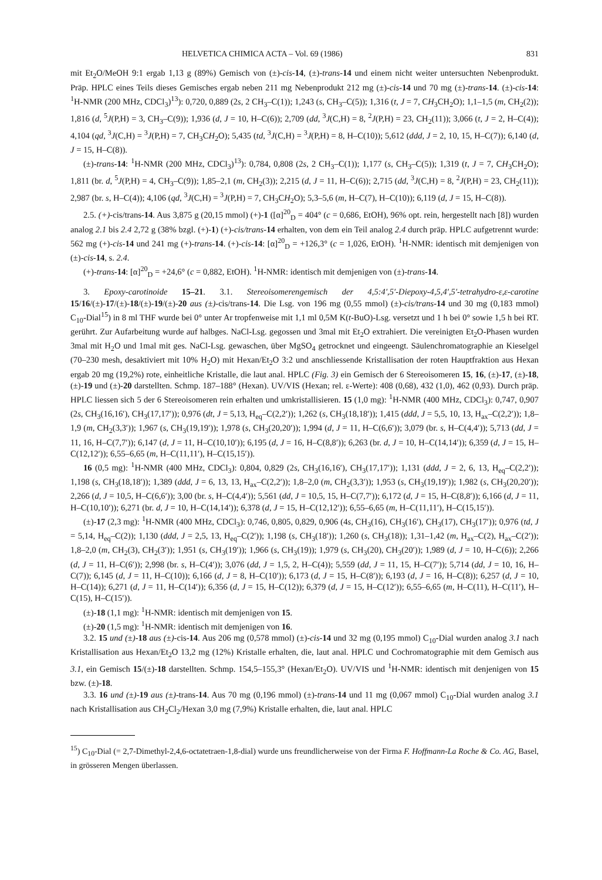HELVETICA CHIMICA ACTA – Vol. 69 (1986) 831
mit Et<sub>2</sub>O/MeOH 9:1 ergab 1,13 g (89%) Gemisch von (±)-cis-14, (±)-trans-14 und einem nicht weiter untersuchten Nebenprodukt. Präp. HPLC eines Teils dieses Gemisches ergab neben 211 mg Nebenprodukt 212 mg (±)-cis-14 und 70 mg (±)-trans-14. (±)-cis-14: <sup>1</sup>H-NMR (200 MHz, CDCl<sub>3</sub>)<sup>13</sup>): 0,720, 0,889 (2s, 2 CH<sub>3</sub>–C(1)); 1,243 (s, CH<sub>3</sub>–C(5)); 1,316 (t, J = 7, CH<sub>3</sub>CH<sub>2</sub>O); 1,1–1,5 (m, CH<sub>2</sub>(2)); 1,816 (d, <sup>5</sup>J(P,H) = 3, CH<sub>3</sub>–C(9)); 1,936 (d, J = 10, H–C(6)); 2,709 (dd, <sup>3</sup>J(C,H) = 8, <sup>2</sup>J(P,H) = 23, CH<sub>2</sub>(11)); 3,066 (t, J = 2, H–C(4)); 4,104 (qd, <sup>3</sup>J(C,H) = <sup>3</sup>J(P,H) = 7, CH<sub>3</sub>CH<sub>2</sub>O); 5,435 (td, <sup>3</sup>J(C,H) = <sup>3</sup>J(P,H) = 8, H–C(10)); 5,612 (ddd, J = 2, 10, 15, H–C(7)); 6,140 (d, J = 15, H–C(8)).
(±)-trans-14: <sup>1</sup>H-NMR (200 MHz, CDCl<sub>3</sub>)<sup>13</sup>): 0,784, 0,808 (2s, 2 CH<sub>3</sub>–C(1)); 1,177 (s, CH<sub>3</sub>–C(5)); 1,319 (t, J = 7, CH<sub>3</sub>CH<sub>2</sub>O); 1,811 (br. d, <sup>5</sup>J(P,H) = 4, CH<sub>3</sub>–C(9)); 1,85–2,1 (m, CH<sub>2</sub>(3)); 2,215 (d, J = 11, H–C(6)); 2,715 (dd, <sup>3</sup>J(C,H) = 8, <sup>2</sup>J(P,H) = 23, CH<sub>2</sub>(11)); 2,987 (br. s, H–C(4)); 4,106 (qd, <sup>3</sup>J(C,H) = <sup>3</sup>J(P,H) = 7, CH<sub>3</sub>CH<sub>2</sub>O); 5,3–5,6 (m, H–C(7), H–C(10)); 6,119 (d, J = 15, H–C(8)).
2.5. (+)-cis/trans-14. Aus 3,875 g (20,15 mmol) (+)-1 ([α]<sup>20</sup><sub>D</sub> = 404° (c = 0,686, EtOH), 96% opt. rein, hergestellt nach [8]) wurden analog 2.1 bis 2.4 2,72 g (38% bzgl. (+)-1) (+)-cis/trans-14 erhalten, von dem ein Teil analog 2.4 durch präp. HPLC aufgetrennt wurde: 562 mg (+)-cis-14 und 241 mg (+)-trans-14. (+)-cis-14: [α]<sup>20</sup><sub>D</sub> = +126,3° (c = 1,026, EtOH). <sup>1</sup>H-NMR: identisch mit demjenigen von (±)-cis-14, s. 2.4.
(+)-trans-14: [α]<sup>20</sup><sub>D</sub> = +24,6° (c = 0,882, EtOH). <sup>1</sup>H-NMR: identisch mit demjenigen von (±)-trans-14.
3. Epoxy-carotinoide 15–21. 3.1. Stereoisomerengemisch der 4,5:4′,5′-Diepoxy-4,5,4′,5′-tetrahydro-ε,ε-carotine 15/16/(±)-17/(±)-18/(±)-19/(±)-20 aus (±)-cis/trans-14. Die Lsg. von 196 mg (0,55 mmol) (±)-cis/trans-14 und 30 mg (0,183 mmol) C<sub>10</sub>-Dial<sup>15</sup>) in 8 ml THF wurde bei 0° unter Ar tropfenweise mit 1,1 ml 0,5M K(t-BuO)-Lsg. versetzt und 1 h bei 0° sowie 1,5 h bei RT. gerührt. Zur Aufarbeitung wurde auf halbges. NaCl-Lsg. gegossen und 3mal mit Et<sub>2</sub>O extrahiert. Die vereinigten Et<sub>2</sub>O-Phasen wurden 3mal mit H<sub>2</sub>O und 1mal mit ges. NaCl-Lsg. gewaschen, über MgSO<sub>4</sub> getrocknet und eingeengt. Säulenchromatographie an Kieselgel (70–230 mesh, desaktiviert mit 10% H<sub>2</sub>O) mit Hexan/Et<sub>2</sub>O 3:2 und anschliessende Kristallisation der roten Hauptfraktion aus Hexan ergab 20 mg (19,2%) rote, einheitliche Kristalle, die laut anal. HPLC (Fig. 3) ein Gemisch der 6 Stereoisomeren 15, 16, (±)-17, (±)-18, (±)-19 und (±)-20 darstellten. Schmp. 187–188° (Hexan). UV/VIS (Hexan; rel. ε-Werte): 408 (0,68), 432 (1,0), 462 (0,93). Durch präp. HPLC liessen sich 5 der 6 Stereoisomeren rein erhalten und umkristallisieren. 15 (1,0 mg): <sup>1</sup>H-NMR (400 MHz, CDCl<sub>3</sub>): 0,747, 0,907 (2s, CH<sub>3</sub>(16,16′), CH<sub>3</sub>(17,17′)); 0,976 (dt, J = 5,13, H<sub>eq</sub>–C(2,2′)); 1,262 (s, CH<sub>3</sub>(18,18′)); 1,415 (ddd, J = 5,5, 10, 13, H<sub>ax</sub>–C(2,2′)); 1,8–1,9 (m, CH<sub>2</sub>(3,3′)); 1,967 (s, CH<sub>3</sub>(19,19′)); 1,978 (s, CH<sub>3</sub>(20,20′)); 1,994 (d, J = 11, H–C(6,6′)); 3,079 (br. s, H–C(4,4′)); 5,713 (dd, J = 11, 16, H–C(7,7′)); 6,147 (d, J = 11, H–C(10,10′)); 6,195 (d, J = 16, H–C(8,8′)); 6,263 (br. d, J = 10, H–C(14,14′)); 6,359 (d, J = 15, H–C(12,12′)); 6,55–6,65 (m, H–C(11,11′), H–C(15,15′)).
16 (0,5 mg): <sup>1</sup>H-NMR (400 MHz, CDCl<sub>3</sub>): 0,804, 0,829 (2s, CH<sub>3</sub>(16,16′), CH<sub>3</sub>(17,17′)); 1,131 (ddd, J = 2, 6, 13, H<sub>eq</sub>–C(2,2′)); 1,198 (s, CH<sub>3</sub>(18,18′)); 1,389 (ddd, J = 6, 13, 13, H<sub>ax</sub>–C(2,2′)); 1,8–2,0 (m, CH<sub>2</sub>(3,3′)); 1,953 (s, CH<sub>3</sub>(19,19′)); 1,982 (s, CH<sub>3</sub>(20,20′)); 2,266 (d, J = 10,5, H–C(6,6′)); 3,00 (br. s, H–C(4,4′)); 5,561 (dd, J = 10,5, 15, H–C(7,7′)); 6,172 (d, J = 15, H–C(8,8′)); 6,166 (d, J = 11, H–C(10,10′)); 6,271 (br. d, J = 10, H–C(14,14′)); 6,378 (d, J = 15, H–C(12,12′)); 6,55–6,65 (m, H–C(11,11′), H–C(15,15′)).
(±)-17 (2,3 mg): <sup>1</sup>H-NMR (400 MHz, CDCl<sub>3</sub>): 0,746, 0,805, 0,829, 0,906 (4s, CH<sub>3</sub>(16), CH<sub>3</sub>(16′), CH<sub>3</sub>(17), CH<sub>3</sub>(17′)); 0,976 (td, J = 5,14, H<sub>eq</sub>–C(2)); 1,130 (ddd, J = 2,5, 13, H<sub>eq</sub>–C(2′)); 1,198 (s, CH<sub>3</sub>(18′)); 1,260 (s, CH<sub>3</sub>(18)); 1,31–1,42 (m, H<sub>ax</sub>–C(2), H<sub>ax</sub>–C(2′)); 1,8–2,0 (m, CH<sub>2</sub>(3), CH<sub>2</sub>(3′)); 1,951 (s, CH<sub>3</sub>(19′)); 1,966 (s, CH<sub>3</sub>(19)); 1,979 (s, CH<sub>3</sub>(20), CH<sub>3</sub>(20′)); 1,989 (d, J = 10, H–C(6)); 2,266 (d, J = 11, H–C(6′)); 2,998 (br. s, H–C(4′)); 3,076 (dd, J = 1,5, 2, H–C(4)); 5,559 (dd, J = 11, 15, H–C(7′)); 5,714 (dd, J = 10, 16, H–C(7)); 6,145 (d, J = 11, H–C(10)); 6,166 (d, J = 8, H–C(10′)); 6,173 (d, J = 15, H–C(8′)); 6,193 (d, J = 16, H–C(8)); 6,257 (d, J = 10, H–C(14)); 6,271 (d, J = 11, H–C(14′)); 6,356 (d, J = 15, H–C(12)); 6,379 (d, J = 15, H–C(12′)); 6,55–6,65 (m, H–C(11), H–C(11′), H–C(15), H–C(15′)).
(±)-18 (1,1 mg): <sup>1</sup>H-NMR: identisch mit demjenigen von 15.
(±)-20 (1,5 mg): <sup>1</sup>H-NMR: identisch mit demjenigen von 16.
3.2. 15 und (±)-18 aus (±)-cis-14. Aus 206 mg (0,578 mmol) (±)-cis-14 und 32 mg (0,195 mmol) C<sub>10</sub>-Dial wurden analog 3.1 nach Kristallisation aus Hexan/Et<sub>2</sub>O 13,2 mg (12%) Kristalle erhalten, die, laut anal. HPLC und Cochromatographie mit dem Gemisch aus 3.1, ein Gemisch 15/(±)-18 darstellten. Schmp. 154,5–155,3° (Hexan/Et<sub>2</sub>O). UV/VIS und <sup>1</sup>H-NMR: identisch mit denjenigen von 15 bzw. (±)-18.
3.3. 16 und (±)-19 aus (±)-trans-14. Aus 70 mg (0,196 mmol) (±)-trans-14 und 11 mg (0,067 mmol) C<sub>10</sub>-Dial wurden analog 3.1 nach Kristallisation aus CH<sub>2</sub>Cl<sub>2</sub>/Hexan 3,0 mg (7,9%) Kristalle erhalten, die, laut anal. HPLC
<sup>15</sup>) C<sub>10</sub>-Dial (= 2,7-Dimethyl-2,4,6-octatetraen-1,8-dial) wurde uns freundlicherweise von der Firma F. Hoffmann-La Roche & Co. AG, Basel, in grösseren Mengen überlassen.